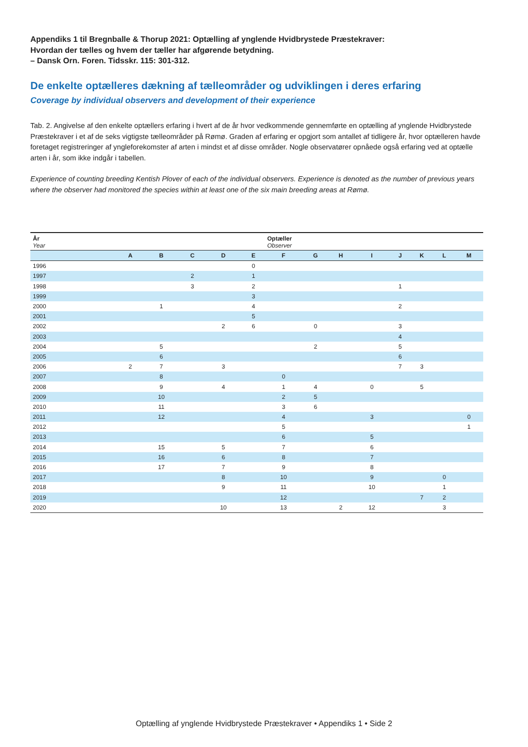Appendiks 1 til Bregnballe & Thorup 2021: Optælling af ynglende Hvidbrystede Præstekraver:
Hvordan der tælles og hvem der tæller har afgørende betydning.
– Dansk Orn. Foren. Tidsskr. 115: 301-312.
De enkelte optælleres dækning af tælleområder og udviklingen i deres erfaring
Coverage by individual observers and development of their experience
Tab. 2. Angivelse af den enkelte optællers erfaring i hvert af de år hvor vedkommende gennemførte en optælling af ynglende Hvidbrystede Præstekraver i et af de seks vigtigste tælleområder på Rømø. Graden af erfaring er opgjort som antallet af tidligere år, hvor optælleren havde foretaget registreringer af yngleforekomster af arten i mindst et af disse områder. Nogle observatører opnåede også erfaring ved at optælle arten i år, som ikke indgår i tabellen.
Experience of counting breeding Kentish Plover of each of the individual observers. Experience is denoted as the number of previous years where the observer had monitored the species within at least one of the six main breeding areas at Rømø.
| År Year | Optæller Observer | | | | | | | | | | | | |
| --- | --- | --- | --- | --- | --- | --- | --- | --- | --- | --- | --- | --- | --- |
| | A | B | C | D | E | F | G | H | I | J | K | L | M |
| 1996 | | | | | 0 | | | | | | | | |
| 1997 | | | 2 | | 1 | | | | | | | | |
| 1998 | | | 3 | | 2 | | | | | 1 | | | |
| 1999 | | | | | 3 | | | | | | | | |
| 2000 | | 1 | | | 4 | | | | | 2 | | | |
| 2001 | | | | | 5 | | | | | | | | |
| 2002 | | | | 2 | 6 | | 0 | | | 3 | | | |
| 2003 | | | | | | | | | | 4 | | | |
| 2004 | | 5 | | | | | 2 | | | 5 | | | |
| 2005 | | 6 | | | | | | | | 6 | | | |
| 2006 | 2 | 7 | | 3 | | | | | | 7 | 3 | | |
| 2007 | | 8 | | | | 0 | | | | | | | |
| 2008 | | 9 | | 4 | | 1 | 4 | | 0 | | 5 | | |
| 2009 | | 10 | | | | 2 | 5 | | | | | | |
| 2010 | | 11 | | | | 3 | 6 | | | | | | |
| 2011 | | 12 | | | | 4 | | | 3 | | | | 0 |
| 2012 | | | | | | 5 | | | | | | | 1 |
| 2013 | | | | | | 6 | | | 5 | | | | |
| 2014 | | 15 | | 5 | | 7 | | | 6 | | | | |
| 2015 | | 16 | | 6 | | 8 | | | 7 | | | | |
| 2016 | | 17 | | 7 | | 9 | | | 8 | | | | |
| 2017 | | | | 8 | | 10 | | | 9 | | | 0 | |
| 2018 | | | | 9 | | 11 | | | 10 | | | 1 | |
| 2019 | | | | | | 12 | | | | | 7 | 2 | |
| 2020 | | | | 10 | | 13 | | 2 | 12 | | | 3 | |
Optælling af ynglende Hvidbrystede Præstekraver • Appendiks 1 • Side 2